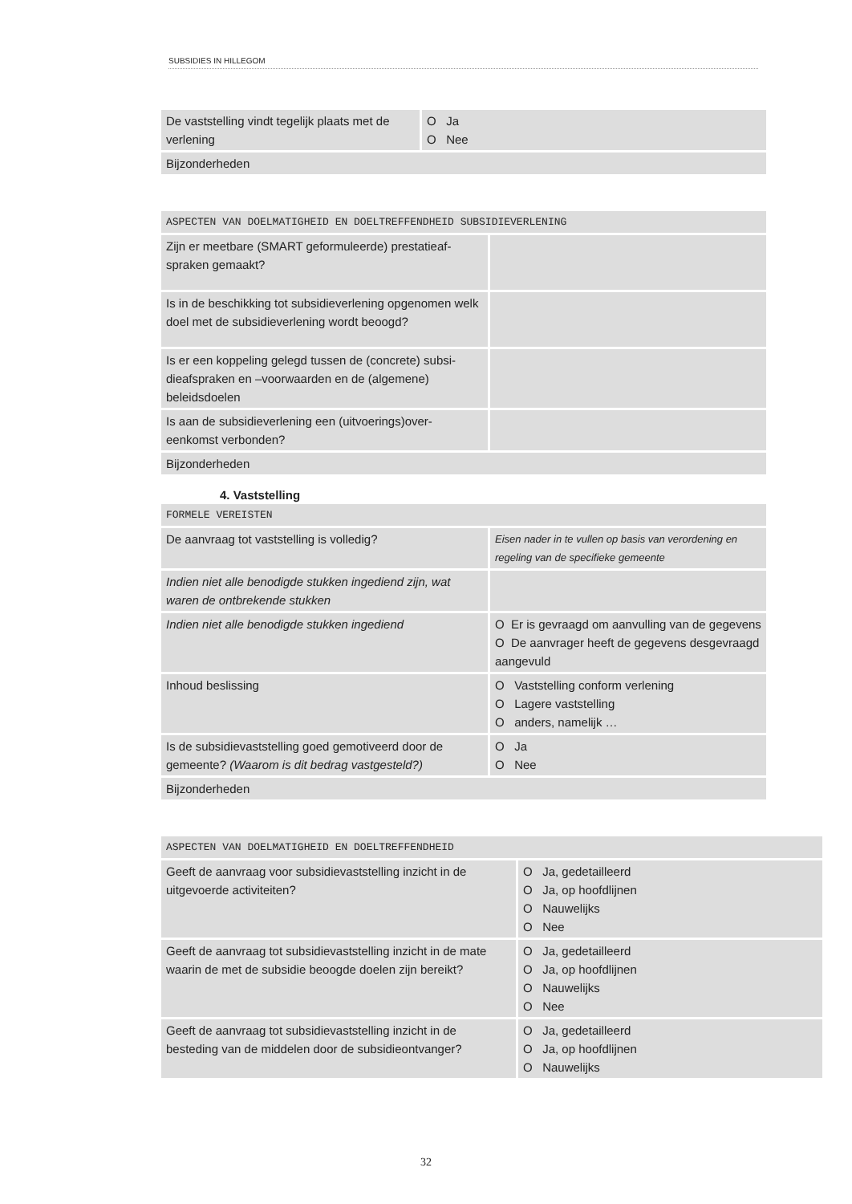SUBSIDIES IN HILLEGOM
| De vaststelling vindt tegelijk plaats met de verlening | O Ja O Nee |
| Bijzonderheden | |
| ASPECTEN VAN DOELMATIGHEID EN DOELTREFFENDHEID SUBSIDIEVERLENING | |
| Zijn er meetbare (SMART geformuleerde) prestatieaf-spraken gemaakt? | |
| Is in de beschikking tot subsidieverlening opgenomen welk doel met de subsidieverlening wordt beoogd? | |
| Is er een koppeling gelegd tussen de (concrete) subsi-dieafspraken en –voorwaarden en de (algemene) beleidsdoelen | |
| Is aan de subsidieverlening een (uitvoerings)over-eenkomst verbonden? | |
| Bijzonderheden | |
4. Vaststelling
| FORMELE VEREISTEN | |
| De aanvraag tot vaststelling is volledig? | Eisen nader in te vullen op basis van verordening en regeling van de specifieke gemeente |
| Indien niet alle benodigde stukken ingediend zijn, wat waren de ontbrekende stukken | |
| Indien niet alle benodigde stukken ingediend | O Er is gevraagd om aanvulling van de gegevens O De aanvrager heeft de gegevens desgevraagd aangevuld |
| Inhoud beslissing | O Vaststelling conform verlening O Lagere vaststelling O anders, namelijk … |
| Is de subsidievaststelling goed gemotiveerd door de gemeente? (Waarom is dit bedrag vastgesteld?) | O Ja O Nee |
| Bijzonderheden | |
| ASPECTEN VAN DOELMATIGHEID EN DOELTREFFENDHEID | |
| Geeft de aanvraag voor subsidievaststelling inzicht in de uitgevoerde activiteiten? | O Ja, gedetailleerd O Ja, op hoofdlijnen O Nauwelijks O Nee |
| Geeft de aanvraag tot subsidievaststelling inzicht in de mate waarin de met de subsidie beoogde doelen zijn bereikt? | O Ja, gedetailleerd O Ja, op hoofdlijnen O Nauwelijks O Nee |
| Geeft de aanvraag tot subsidievaststelling inzicht in de besteding van de middelen door de subsidieontvanger? | O Ja, gedetailleerd O Ja, op hoofdlijnen O Nauwelijks |
32